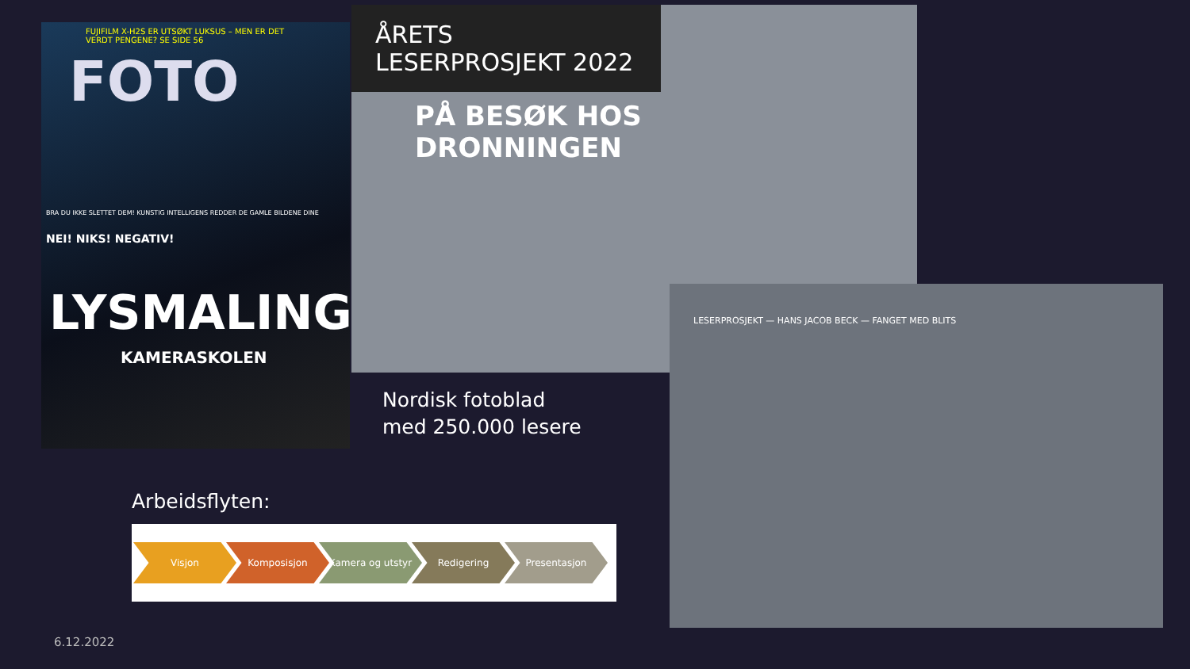FUJIFILM X-H2S ER UTSØKT LUKSUS – MEN ER DET VERDT PENGENE? SE SIDE 56
FOTO
BRA DU IKKE SLETTET DEM! KUNSTIG INTELLIGENS REDDER DE GAMLE BILDENE DINE
NEI! NIKS! NEGATIV!
LYSMALING
KAMERASKOLEN
ÅRETS LESERPROSJEKT 2022
PÅ BESØK HOS DRONNINGEN
LESERPROSJEKT — HANS JACOB BECK — FANGET MED BLITS
Nordisk fotoblad
med 250.000 lesere
Arbeidsflyten:
Visjon Komposisjon Kamera og utstyr Redigering Presentasjon
6.12.2022